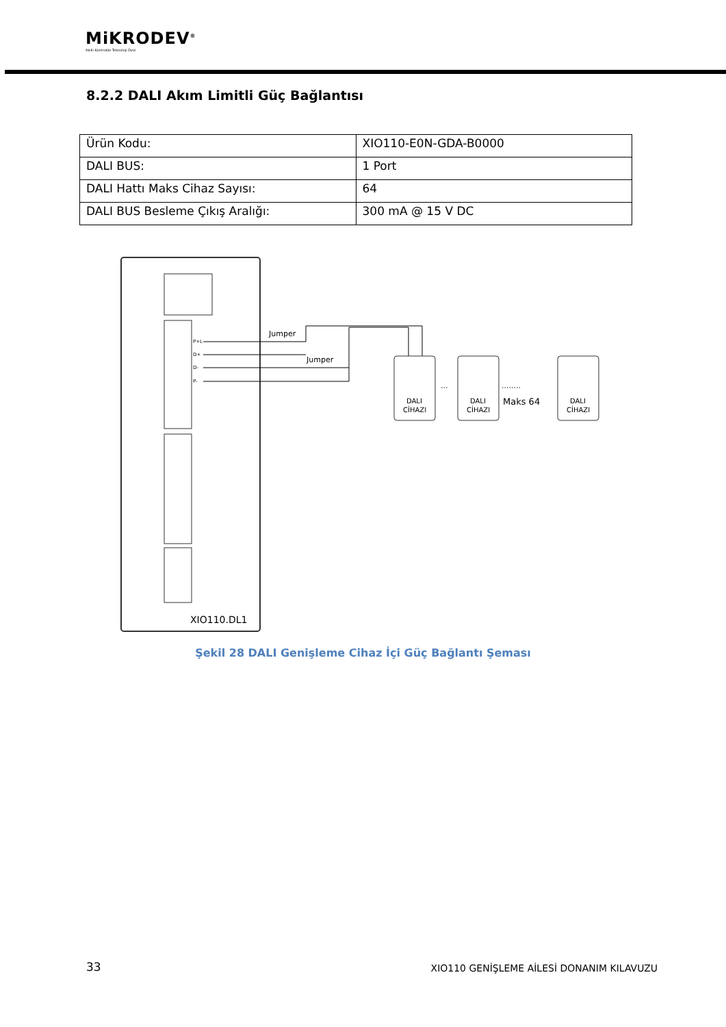MiKRODEV<sup>®</sup>
Akıllı Kontrolde Teknoloji Devi
8.2.2 DALI Akım Limitli Güç Bağlantısı
| Ürün Kodu: | XIO110-E0N-GDA-B0000 |
| DALI BUS: | 1 Port |
| DALI Hattı Maks Cihaz Sayısı: | 64 |
| DALI BUS Besleme Çıkış Aralığı: | 300 mA @ 15 V DC |
P+L
D+
D-
P-
Jumper
Jumper
DALI
CİHAZI
DALI
CİHAZI
DALI
CİHAZI
···
Maks 64
········
XIO110.DL1
Şekil 28 DALI Genişleme Cihaz İçi Güç Bağlantı Şeması
33
XIO110 GENİŞLEME AİLESİ DONANIM KILAVUZU